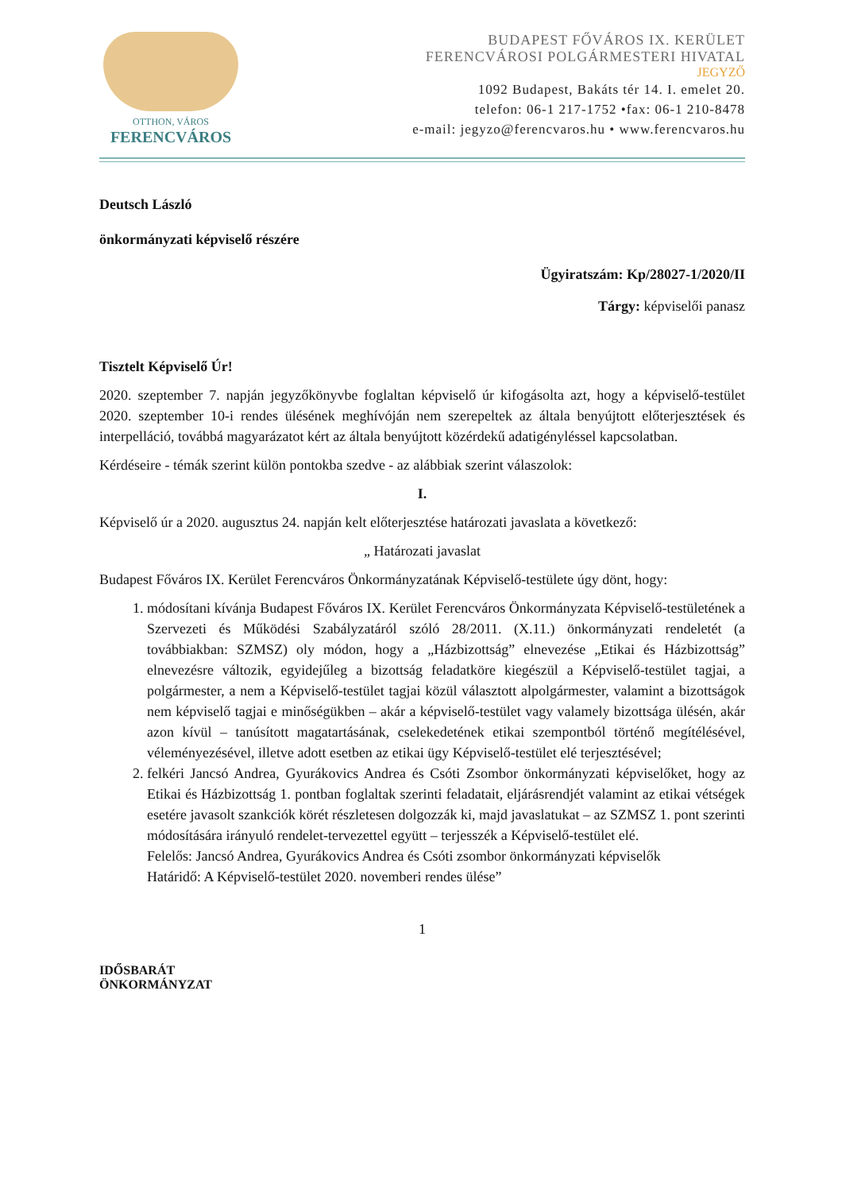OTTHON, VÁROS
FERENCVÁROS
BUDAPEST FŐVÁROS IX. KERÜLET
FERENCVÁROSI POLGÁRMESTERI HIVATAL
JEGYZŐ
1092 Budapest, Bakáts tér 14. I. emelet 20.
telefon: 06-1 217-1752 •fax: 06-1 210-8478
e-mail: jegyzo@ferencvaros.hu • www.ferencvaros.hu
Deutsch László
önkormányzati képviselő részére
Ügyiratszám: Kp/28027-1/2020/II
Tárgy: képviselői panasz
Tisztelt Képviselő Úr!
2020. szeptember 7. napján jegyzőkönyvbe foglaltan képviselő úr kifogásolta azt, hogy a képviselő-testület 2020. szeptember 10-i rendes ülésének meghívóján nem szerepeltek az általa benyújtott előterjesztések és interpelláció, továbbá magyarázatot kért az általa benyújtott közérdekű adatigényléssel kapcsolatban.
Kérdéseire - témák szerint külön pontokba szedve - az alábbiak szerint válaszolok:
I.
Képviselő úr a 2020. augusztus 24. napján kelt előterjesztése határozati javaslata a következő:
„ Határozati javaslat
Budapest Főváros IX. Kerület Ferencváros Önkormányzatának Képviselő-testülete úgy dönt, hogy:
1. módosítani kívánja Budapest Főváros IX. Kerület Ferencváros Önkormányzata Képviselő-testületének a Szervezeti és Működési Szabályzatáról szóló 28/2011. (X.11.) önkormányzati rendeletét (a továbbiakban: SZMSZ) oly módon, hogy a „Házbizottság” elnevezése „Etikai és Házbizottság” elnevezésre változik, egyidejűleg a bizottság feladatköre kiegészül a Képviselő-testület tagjai, a polgármester, a nem a Képviselő-testület tagjai közül választott alpolgármester, valamint a bizottságok nem képviselő tagjai e minőségükben – akár a képviselő-testület vagy valamely bizottsága ülésén, akár azon kívül – tanúsított magatartásának, cselekedetének etikai szempontból történő megítélésével, véleményezésével, illetve adott esetben az etikai ügy Képviselő-testület elé terjesztésével;
2. felkéri Jancsó Andrea, Gyurákovics Andrea és Csóti Zsombor önkormányzati képviselőket, hogy az Etikai és Házbizottság 1. pontban foglaltak szerinti feladatait, eljárásrendjét valamint az etikai vétségek esetére javasolt szankciók körét részletesen dolgozzák ki, majd javaslatukat – az SZMSZ 1. pont szerinti módosítására irányuló rendelet-tervezettel együtt – terjesszék a Képviselő-testület elé.
Felelős: Jancsó Andrea, Gyurákovics Andrea és Csóti zsombor önkormányzati képviselők
Határidő: A Képviselő-testület 2020. novemberi rendes ülése”
1
IDŐSBARÁT
ÖNKORMÁNYZAT